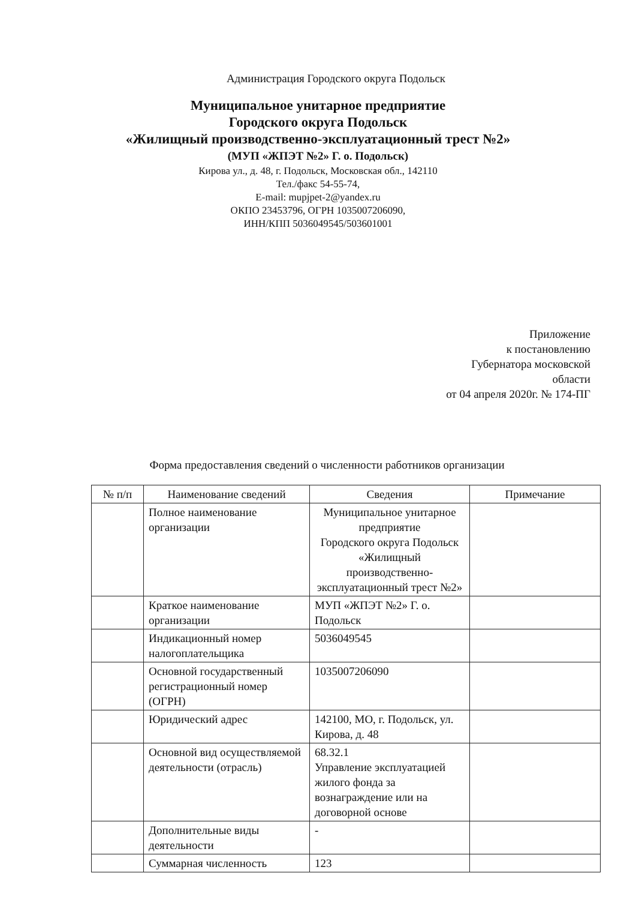Администрация Городского округа Подольск
Муниципальное унитарное предприятие
Городского округа Подольск
«Жилищный производственно-эксплуатационный трест №2»
(МУП «ЖПЭТ №2» Г. о. Подольск)
Кирова ул., д. 48, г. Подольск, Московская обл., 142110
Тел./факс 54-55-74,
E-mail: mupjpet-2@yandex.ru
ОКПО 23453796, ОГРН 1035007206090,
ИНН/КПП 5036049545/503601001
Приложение
к постановлению
Губернатора московской
области
от 04 апреля 2020г. № 174-ПГ
Форма предоставления сведений о численности работников организации
| № п/п | Наименование сведений | Сведения | Примечание |
| --- | --- | --- | --- |
| | Полное наименование организации | Муниципальное унитарное предприятие Городского округа Подольск «Жилищный производственно-эксплуатационный трест №2» | |
| | Краткое наименование организации | МУП «ЖПЭТ №2» Г. о. Подольск | |
| | Индикационный номер налогоплательщика | 5036049545 | |
| | Основной государственный регистрационный номер (ОГРН) | 1035007206090 | |
| | Юридический адрес | 142100, МО, г. Подольск, ул. Кирова, д. 48 | |
| | Основной вид осуществляемой деятельности (отрасль) | 68.32.1 Управление эксплуатацией жилого фонда за вознаграждение или на договорной основе | |
| | Дополнительные виды деятельности | - | |
| | Суммарная численность | 123 | |